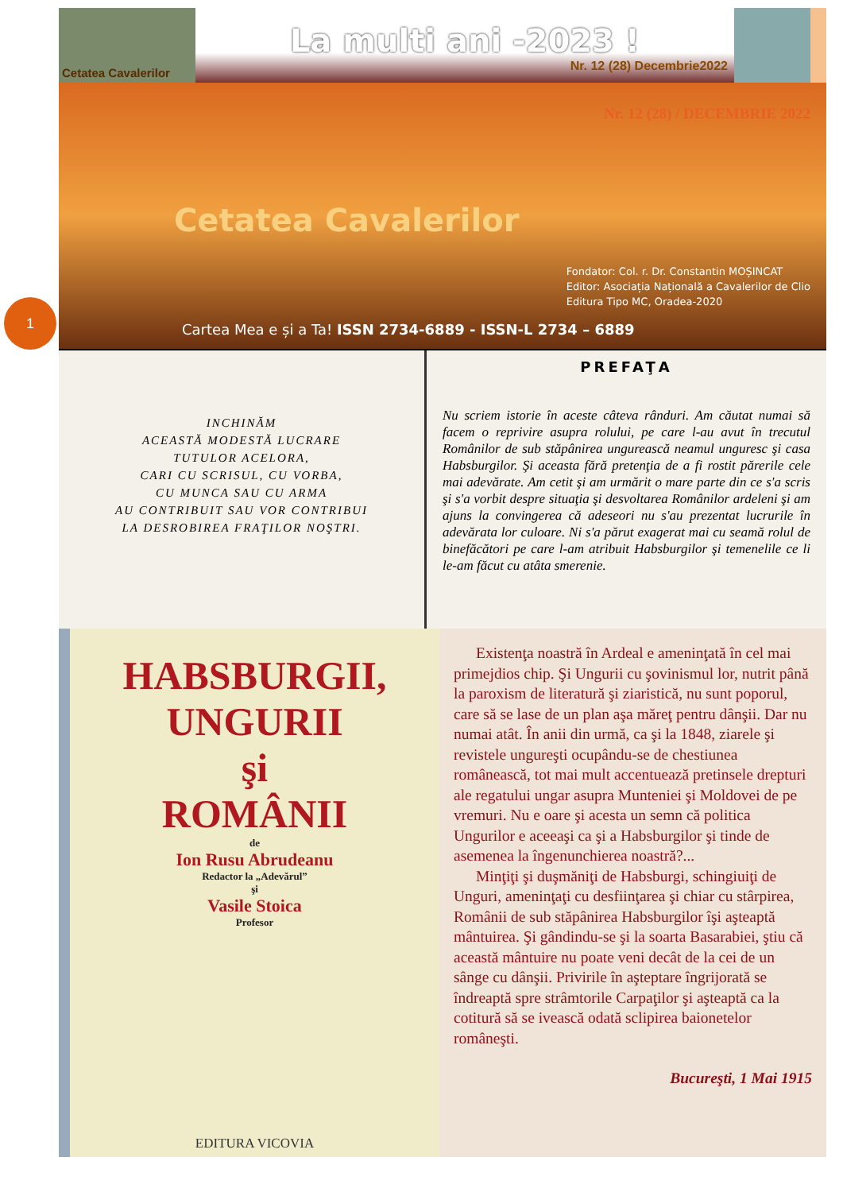1
Cetatea Cavalerilor
La multi ani -2023 !
Nr. 12 (28) Decembrie2022
Nr. 12 (28) / DECEMBRIE 2022
Cetatea Cavalerilor
Fondator: Col. r. Dr. Constantin MOȘINCAT
Editor: Asociația Națională a Cavalerilor de Clio
Editura Tipo MC, Oradea-2020
Cartea Mea e și a Ta! ISSN 2734-6889 - ISSN-L 2734 – 6889
INCHINĂM
ACEASTĂ MODESTĂ LUCRARE
TUTULOR ACELORA,
CARI CU SCRISUL, CU VORBA,
CU MUNCA SAU CU ARMA
AU CONTRIBUIT SAU VOR CONTRIBUI
LA DESROBIREA FRAŢILOR NOŞTRI.
PREFAŢA
Nu scriem istorie în aceste câteva rânduri. Am căutat numai să facem o reprivire asupra rolului, pe care l-au avut în trecutul Românilor de sub stăpânirea ungurească neamul unguresc şi casa Habsburgilor. Şi aceasta fără pretenţia de a fi rostit părerile cele mai adevărate. Am cetit şi am urmărit o mare parte din ce s'a scris şi s'a vorbit despre situaţia şi desvoltarea Românilor ardeleni şi am ajuns la convingerea că adeseori nu s'au prezentat lucrurile în adevărata lor culoare. Ni s'a părut exagerat mai cu seamă rolul de binefăcători pe care l-am atribuit Habsburgilor şi temenelile ce li le-am făcut cu atâta smerenie.
HABSBURGII,
UNGURII
şi
ROMÂNII
de
Ion Rusu Abrudeanu
Redactor la „Adevărul”
şi
Vasile Stoica
Profesor
EDITURA VICOVIA
Existenţa noastră în Ardeal e ameninţată în cel mai primejdios chip. Şi Ungurii cu şovinismul lor, nutrit până la paroxism de literatură şi ziaristică, nu sunt poporul, care să se lase de un plan aşa măreţ pentru dânşii. Dar nu numai atât. În anii din urmă, ca şi la 1848, ziarele şi revistele ungureşti ocupându-se de chestiunea românească, tot mai mult accentuează pretinsele drepturi ale regatului ungar asupra Munteniei şi Moldovei de pe vremuri. Nu e oare şi acesta un semn că politica Ungurilor e aceeaşi ca şi a Habsburgilor şi tinde de asemenea la îngenunchierea noastră?...
Minţiţi şi duşmăniţi de Habsburgi, schingiuiţi de Unguri, ameninţaţi cu desfiinţarea şi chiar cu stârpirea, Românii de sub stăpânirea Habsburgilor îşi aşteaptă mântuirea. Şi gândindu-se şi la soarta Basarabiei, ştiu că această mântuire nu poate veni decât de la cei de un sânge cu dânşii. Privirile în aşteptare îngrijorată se îndreaptă spre strâmtorile Carpaţilor şi aşteaptă ca la cotitură să se ivească odată sclipirea baionetelor româneşti.
Bucureşti, 1 Mai 1915